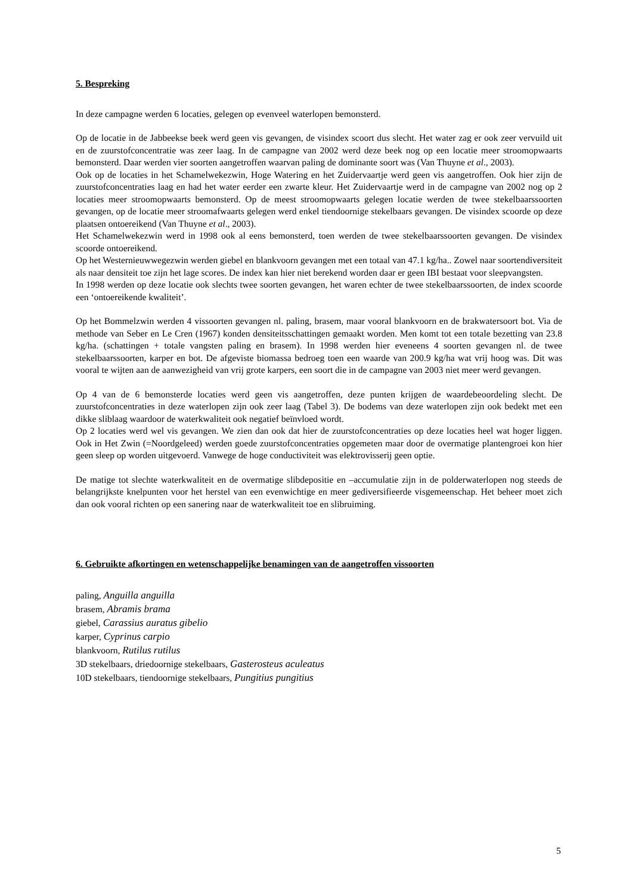5. Bespreking
In deze campagne werden 6 locaties, gelegen op evenveel waterlopen bemonsterd.
Op de locatie in de Jabbeekse beek werd geen vis gevangen, de visindex scoort dus slecht. Het water zag er ook zeer vervuild uit en de zuurstofconcentratie was zeer laag. In de campagne van 2002 werd deze beek nog op een locatie meer stroomopwaarts bemonsterd. Daar werden vier soorten aangetroffen waarvan paling de dominante soort was (Van Thuyne et al., 2003).
Ook op de locaties in het Schamelwekezwin, Hoge Watering en het Zuidervaartje werd geen vis aangetroffen. Ook hier zijn de zuurstofconcentraties laag en had het water eerder een zwarte kleur. Het Zuidervaartje werd in de campagne van 2002 nog op 2 locaties meer stroomopwaarts bemonsterd. Op de meest stroomopwaarts gelegen locatie werden de twee stekelbaarssoorten gevangen, op de locatie meer stroomafwaarts gelegen werd enkel tiendoornige stekelbaars gevangen. De visindex scoorde op deze plaatsen ontoereikend (Van Thuyne et al., 2003).
Het Schamelwekezwin werd in 1998 ook al eens bemonsterd, toen werden de twee stekelbaarssoorten gevangen. De visindex scoorde ontoereikend.
Op het Westernieuwwegezwin werden giebel en blankvoorn gevangen met een totaal van 47.1 kg/ha.. Zowel naar soortendiversiteit als naar densiteit toe zijn het lage scores. De index kan hier niet berekend worden daar er geen IBI bestaat voor sleepvangsten.
In 1998 werden op deze locatie ook slechts twee soorten gevangen, het waren echter de twee stekelbaarssoorten, de index scoorde een ‘ontoereikende kwaliteit’.
Op het Bommelzwin werden 4 vissoorten gevangen nl. paling, brasem, maar vooral blankvoorn en de brakwatersoort bot. Via de methode van Seber en Le Cren (1967) konden densiteitsschattingen gemaakt worden. Men komt tot een totale bezetting van 23.8 kg/ha. (schattingen + totale vangsten paling en brasem). In 1998 werden hier eveneens 4 soorten gevangen nl. de twee stekelbaarssoorten, karper en bot. De afgeviste biomassa bedroeg toen een waarde van 200.9 kg/ha wat vrij hoog was. Dit was vooral te wijten aan de aanwezigheid van vrij grote karpers, een soort die in de campagne van 2003 niet meer werd gevangen.
Op 4 van de 6 bemonsterde locaties werd geen vis aangetroffen, deze punten krijgen de waardebeoordeling slecht. De zuurstofconcentraties in deze waterlopen zijn ook zeer laag (Tabel 3). De bodems van deze waterlopen zijn ook bedekt met een dikke sliblaag waardoor de waterkwaliteit ook negatief beïnvloed wordt.
Op 2 locaties werd wel vis gevangen. We zien dan ook dat hier de zuurstofconcentraties op deze locaties heel wat hoger liggen. Ook in Het Zwin (=Noordgeleed) werden goede zuurstofconcentraties opgemeten maar door de overmatige plantengroei kon hier geen sleep op worden uitgevoerd. Vanwege de hoge conductiviteit was elektrovisserij geen optie.
De matige tot slechte waterkwaliteit en de overmatige slibdepositie en –accumulatie zijn in de polderwaterlopen nog steeds de belangrijkste knelpunten voor het herstel van een evenwichtige en meer gediversifieerde visgemeenschap. Het beheer moet zich dan ook vooral richten op een sanering naar de waterkwaliteit toe en slibruiming.
6. Gebruikte afkortingen en wetenschappelijke benamingen van de aangetroffen vissoorten
paling, Anguilla anguilla
brasem, Abramis brama
giebel, Carassius auratus gibelio
karper, Cyprinus carpio
blankvoorn, Rutilus rutilus
3D stekelbaars, driedoornige stekelbaars, Gasterosteus aculeatus
10D stekelbaars, tiendoornige stekelbaars, Pungitius pungitius
5